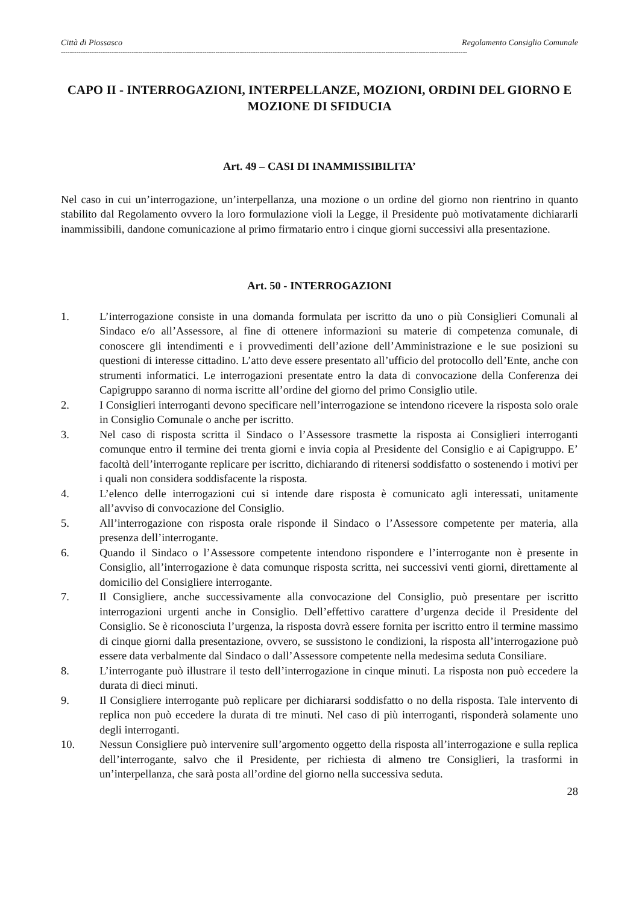Città di Piossasco Regolamento Consiglio Comunale
----------------------------------------------------------------------------------------------------------------------------------------------------------------------------------------
CAPO II - INTERROGAZIONI, INTERPELLANZE, MOZIONI, ORDINI DEL GIORNO E MOZIONE DI SFIDUCIA
Art. 49 – CASI DI INAMMISSIBILITA’
Nel caso in cui un’interrogazione, un’interpellanza, una mozione o un ordine del giorno non rientrino in quanto stabilito dal Regolamento ovvero la loro formulazione violi la Legge, il Presidente può motivatamente dichiararli inammissibili, dandone comunicazione al primo firmatario entro i cinque giorni successivi alla presentazione.
Art. 50 - INTERROGAZIONI
1. L’interrogazione consiste in una domanda formulata per iscritto da uno o più Consiglieri Comunali al Sindaco e/o all’Assessore, al fine di ottenere informazioni su materie di competenza comunale, di conoscere gli intendimenti e i provvedimenti dell’azione dell’Amministrazione e le sue posizioni su questioni di interesse cittadino. L’atto deve essere presentato all’ufficio del protocollo dell’Ente, anche con strumenti informatici. Le interrogazioni presentate entro la data di convocazione della Conferenza dei Capigruppo saranno di norma iscritte all’ordine del giorno del primo Consiglio utile.
2. I Consiglieri interroganti devono specificare nell’interrogazione se intendono ricevere la risposta solo orale in Consiglio Comunale o anche per iscritto.
3. Nel caso di risposta scritta il Sindaco o l’Assessore trasmette la risposta ai Consiglieri interroganti comunque entro il termine dei trenta giorni e invia copia al Presidente del Consiglio e ai Capigruppo. E’ facoltà dell’interrogante replicare per iscritto, dichiarando di ritenersi soddisfatto o sostenendo i motivi per i quali non considera soddisfacente la risposta.
4. L’elenco delle interrogazioni cui si intende dare risposta è comunicato agli interessati, unitamente all’avviso di convocazione del Consiglio.
5. All’interrogazione con risposta orale risponde il Sindaco o l’Assessore competente per materia, alla presenza dell’interrogante.
6. Quando il Sindaco o l’Assessore competente intendono rispondere e l’interrogante non è presente in Consiglio, all’interrogazione è data comunque risposta scritta, nei successivi venti giorni, direttamente al domicilio del Consigliere interrogante.
7. Il Consigliere, anche successivamente alla convocazione del Consiglio, può presentare per iscritto interrogazioni urgenti anche in Consiglio. Dell’effettivo carattere d’urgenza decide il Presidente del Consiglio. Se è riconosciuta l’urgenza, la risposta dovrà essere fornita per iscritto entro il termine massimo di cinque giorni dalla presentazione, ovvero, se sussistono le condizioni, la risposta all’interrogazione può essere data verbalmente dal Sindaco o dall’Assessore competente nella medesima seduta Consiliare.
8. L’interrogante può illustrare il testo dell’interrogazione in cinque minuti. La risposta non può eccedere la durata di dieci minuti.
9. Il Consigliere interrogante può replicare per dichiararsi soddisfatto o no della risposta. Tale intervento di replica non può eccedere la durata di tre minuti. Nel caso di più interroganti, risponderà solamente uno degli interroganti.
10. Nessun Consigliere può intervenire sull’argomento oggetto della risposta all’interrogazione e sulla replica dell’interrogante, salvo che il Presidente, per richiesta di almeno tre Consiglieri, la trasformi in un’interpellanza, che sarà posta all’ordine del giorno nella successiva seduta.
28